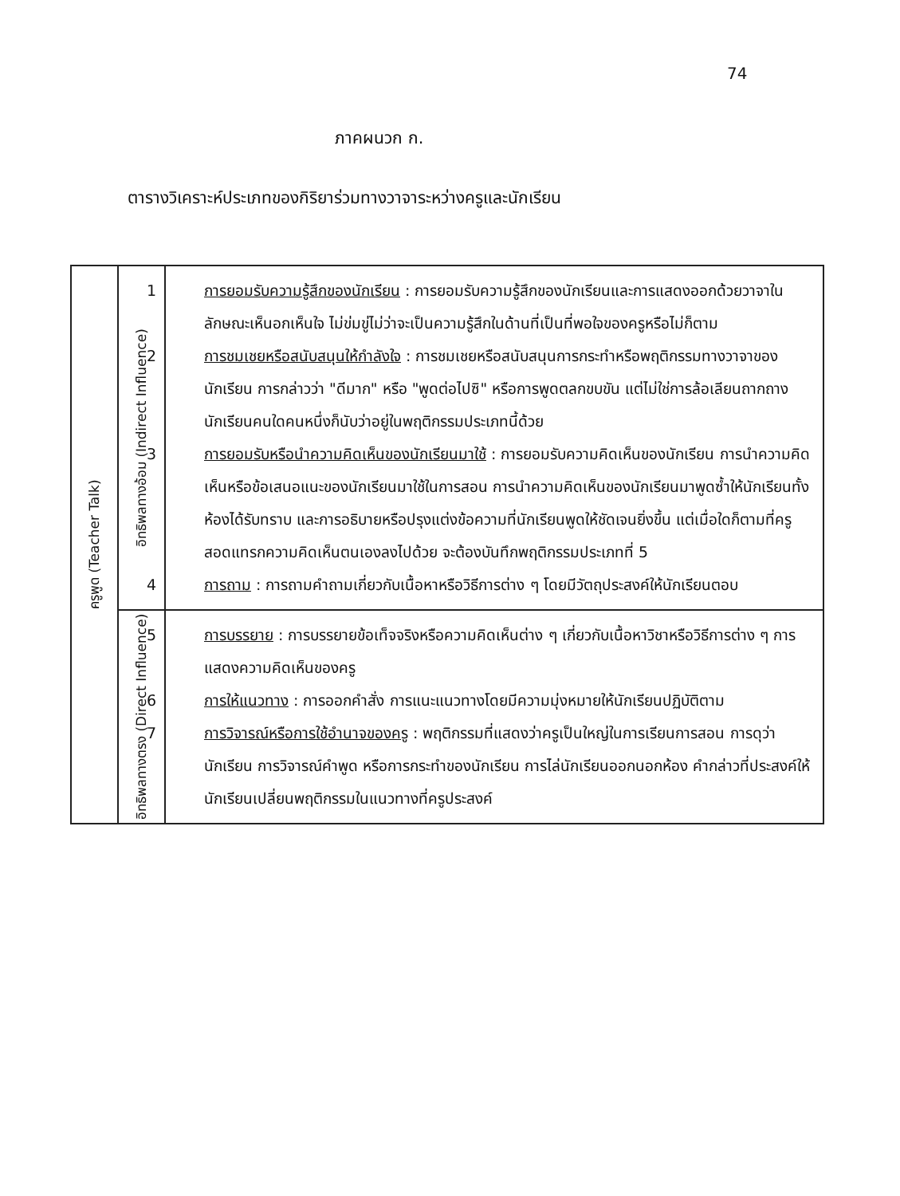74
ภาคผนวก ก.
ตารางวิเคราะห์ประเภทของกิริยาร่วมทางวาจาระหว่างครูและนักเรียน
| ครูพูด (Teacher Talk) | อิทธิพลทางอ้อม (Indirect Influence) | 1 การยอมรับความรู้สึกของนักเรียน : การยอมรับความรู้สึกของนักเรียนและการแสดงออกด้วยวาจาในลักษณะเห็นอกเห็นใจ ไม่ข่มขู่ไม่ว่าจะเป็นความรู้สึกในด้านที่เป็นที่พอใจของครูหรือไม่ก็ตาม 2 การชมเชยหรือสนับสนุนให้กำลังใจ : การชมเชยหรือสนับสนุนการกระทำหรือพฤติกรรมทางวาจาของนักเรียน การกล่าวว่า "ดีมาก" หรือ "พูดต่อไปซิ" หรือการพูดตลกขบขัน แต่ไม่ใช่การล้อเลียนถากถางนักเรียนคนใดคนหนึ่งก็นับว่าอยู่ในพฤติกรรมประเภทนี้ด้วย 3 การยอมรับหรือนำความคิดเห็นของนักเรียนมาใช้ : การยอมรับความคิดเห็นของนักเรียน การนำความคิดเห็นหรือข้อเสนอแนะของนักเรียนมาใช้ในการสอน การนำความคิดเห็นของนักเรียนมาพูดซ้ำให้นักเรียนทั้งห้องได้รับทราบ และการอธิบายหรือปรุงแต่งข้อความที่นักเรียนพูดให้ชัดเจนยิ่งขึ้น แต่เมื่อใดก็ตามที่ครูสอดแทรกความคิดเห็นตนเองลงไปด้วย จะต้องบันทึกพฤติกรรมประเภทที่ 5 4 การถาม : การถามคำถามเกี่ยวกับเนื้อหาหรือวิธีการต่าง ๆ โดยมีวัตถุประสงค์ให้นักเรียนตอบ |
| | อิทธิพลทางตรง (Direct Influence) | 5 การบรรยาย : การบรรยายข้อเท็จจริงหรือความคิดเห็นต่าง ๆ เกี่ยวกับเนื้อหาวิชาหรือวิธีการต่าง ๆ การแสดงความคิดเห็นของครู 6 การให้แนวทาง : การออกคำสั่ง การแนะแนวทางโดยมีความมุ่งหมายให้นักเรียนปฏิบัติตาม 7 การวิจารณ์หรือการใช้อำนาจของครู : พฤติกรรมที่แสดงว่าครูเป็นใหญ่ในการเรียนการสอน การดุว่านักเรียน การวิจารณ์คำพูด หรือการกระทำของนักเรียน การไล่นักเรียนออกนอกห้อง คำกล่าวที่ประสงค์ให้นักเรียนเปลี่ยนพฤติกรรมในแนวทางที่ครูประสงค์ |